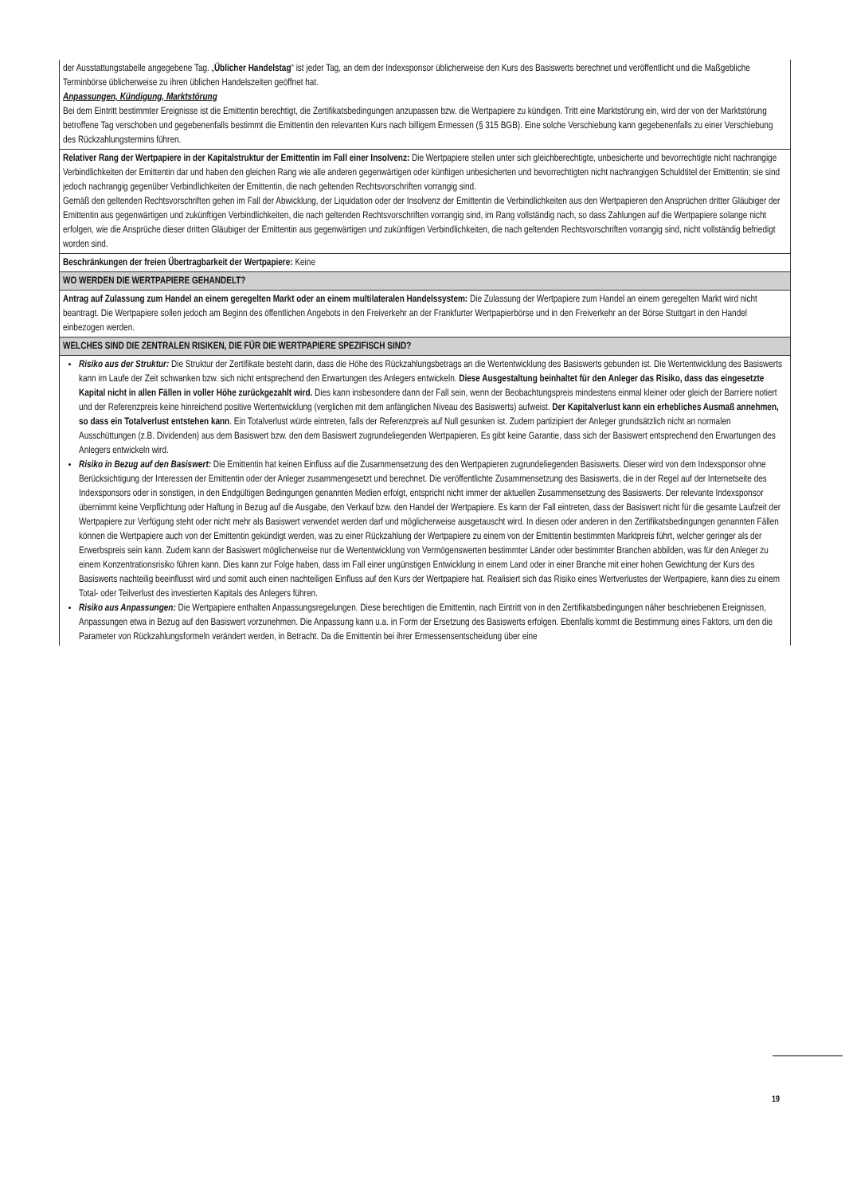| der Ausstattungstabelle angegebene Tag. „ Üblicher Handelstag “ ist jeder Tag, an dem der Indexsponsor üblicherweise den Kurs des Basiswerts berechnet und veröffentlicht und die Maßgebliche Terminbörse üblicherweise zu ihren üblichen Handelszeiten geöffnet hat. Anpassungen, Kündigung, Marktstörung Bei dem Eintritt bestimmter Ereignisse ist die Emittentin berechtigt, die Zertifikatsbedingungen anzupassen bzw. die Wertpapiere zu kündigen. Tritt eine Marktstörung ein, wird der von der Marktstörung betroffene Tag verschoben und gegebenenfalls bestimmt die Emittentin den relevanten Kurs nach billigem Ermessen (§ 315 BGB). Eine solche Verschiebung kann gegebenenfalls zu einer Verschiebung des Rückzahlungstermins führen. |
| Relativer Rang der Wertpapiere in der Kapitalstruktur der Emittentin im Fall einer Insolvenz: Die Wertpapiere stellen unter sich gleichberechtigte, unbesicherte und bevorrechtigte nicht nachrangige Verbindlichkeiten der Emittentin dar und haben den gleichen Rang wie alle anderen gegenwärtigen oder künftigen unbesicherten und bevorrechtigten nicht nachrangigen Schuldtitel der Emittentin; sie sind jedoch nachrangig gegenüber Verbindlichkeiten der Emittentin, die nach geltenden Rechtsvorschriften vorrangig sind. Gemäß den geltenden Rechtsvorschriften gehen im Fall der Abwicklung, der Liquidation oder der Insolvenz der Emittentin die Verbindlichkeiten aus den Wertpapieren den Ansprüchen dritter Gläubiger der Emittentin aus gegenwärtigen und zukünftigen Verbindlichkeiten, die nach geltenden Rechtsvorschriften vorrangig sind, im Rang vollständig nach, so dass Zahlungen auf die Wertpapiere solange nicht erfolgen, wie die Ansprüche dieser dritten Gläubiger der Emittentin aus gegenwärtigen und zukünftigen Verbindlichkeiten, die nach geltenden Rechtsvorschriften vorrangig sind, nicht vollständig befriedigt worden sind. |
| Beschränkungen der freien Übertragbarkeit der Wertpapiere: Keine |
| WO WERDEN DIE WERTPAPIERE GEHANDELT? |
| Antrag auf Zulassung zum Handel an einem geregelten Markt oder an einem multilateralen Handelssystem: Die Zulassung der Wertpapiere zum Handel an einem geregelten Markt wird nicht beantragt. Die Wertpapiere sollen jedoch am Beginn des öffentlichen Angebots in den Freiverkehr an der Frankfurter Wertpapierbörse und in den Freiverkehr an der Börse Stuttgart in den Handel einbezogen werden. |
| WELCHES SIND DIE ZENTRALEN RISIKEN, DIE FÜR DIE WERTPAPIERE SPEZIFISCH SIND? |
| Risiko aus der Struktur: Die Struktur der Zertifikate besteht darin, dass die Höhe des Rückzahlungsbetrags an die Wertentwicklung des Basiswerts gebunden ist. Die Wertentwicklung des Basiswerts kann im Laufe der Zeit schwanken bzw. sich nicht entsprechend den Erwartungen des Anlegers entwickeln. Diese Ausgestaltung beinhaltet für den Anleger das Risiko, dass das eingesetzte Kapital nicht in allen Fällen in voller Höhe zurückgezahlt wird. Dies kann insbesondere dann der Fall sein, wenn der Beobachtungspreis mindestens einmal kleiner oder gleich der Barriere notiert und der Referenzpreis keine hinreichend positive Wertentwicklung (verglichen mit dem anfänglichen Niveau des Basiswerts) aufweist. Der Kapitalverlust kann ein erhebliches Ausmaß annehmen, so dass ein Totalverlust entstehen kann . Ein Totalverlust würde eintreten, falls der Referenzpreis auf Null gesunken ist. Zudem partizipiert der Anleger grundsätzlich nicht an normalen Ausschüttungen (z.B. Dividenden) aus dem Basiswert bzw. den dem Basiswert zugrundeliegenden Wertpapieren. Es gibt keine Garantie, dass sich der Basiswert entsprechend den Erwartungen des Anlegers entwickeln wird. Risiko in Bezug auf den Basiswert: Die Emittentin hat keinen Einfluss auf die Zusammensetzung des den Wertpapieren zugrundeliegenden Basiswerts. Dieser wird von dem Indexsponsor ohne Berücksichtigung der Interessen der Emittentin oder der Anleger zusammengesetzt und berechnet. Die veröffentlichte Zusammensetzung des Basiswerts, die in der Regel auf der Internetseite des Indexsponsors oder in sonstigen, in den Endgültigen Bedingungen genannten Medien erfolgt, entspricht nicht immer der aktuellen Zusammensetzung des Basiswerts. Der relevante Indexsponsor übernimmt keine Verpflichtung oder Haftung in Bezug auf die Ausgabe, den Verkauf bzw. den Handel der Wertpapiere. Es kann der Fall eintreten, dass der Basiswert nicht für die gesamte Laufzeit der Wertpapiere zur Verfügung steht oder nicht mehr als Basiswert verwendet werden darf und möglicherweise ausgetauscht wird. In diesen oder anderen in den Zertifikatsbedingungen genannten Fällen können die Wertpapiere auch von der Emittentin gekündigt werden, was zu einer Rückzahlung der Wertpapiere zu einem von der Emittentin bestimmten Marktpreis führt, welcher geringer als der Erwerbspreis sein kann. Zudem kann der Basiswert möglicherweise nur die Wertentwicklung von Vermögenswerten bestimmter Länder oder bestimmter Branchen abbilden, was für den Anleger zu einem Konzentrationsrisiko führen kann. Dies kann zur Folge haben, dass im Fall einer ungünstigen Entwicklung in einem Land oder in einer Branche mit einer hohen Gewichtung der Kurs des Basiswerts nachteilig beeinflusst wird und somit auch einen nachteiligen Einfluss auf den Kurs der Wertpapiere hat. Realisiert sich das Risiko eines Wertverlustes der Wertpapiere, kann dies zu einem Total- oder Teilverlust des investierten Kapitals des Anlegers führen. Risiko aus Anpassungen: Die Wertpapiere enthalten Anpassungsregelungen. Diese berechtigen die Emittentin, nach Eintritt von in den Zertifikatsbedingungen näher beschriebenen Ereignissen, Anpassungen etwa in Bezug auf den Basiswert vorzunehmen. Die Anpassung kann u.a. in Form der Ersetzung des Basiswerts erfolgen. Ebenfalls kommt die Bestimmung eines Faktors, um den die Parameter von Rückzahlungsformeln verändert werden, in Betracht. Da die Emittentin bei ihrer Ermessensentscheidung über eine |
19